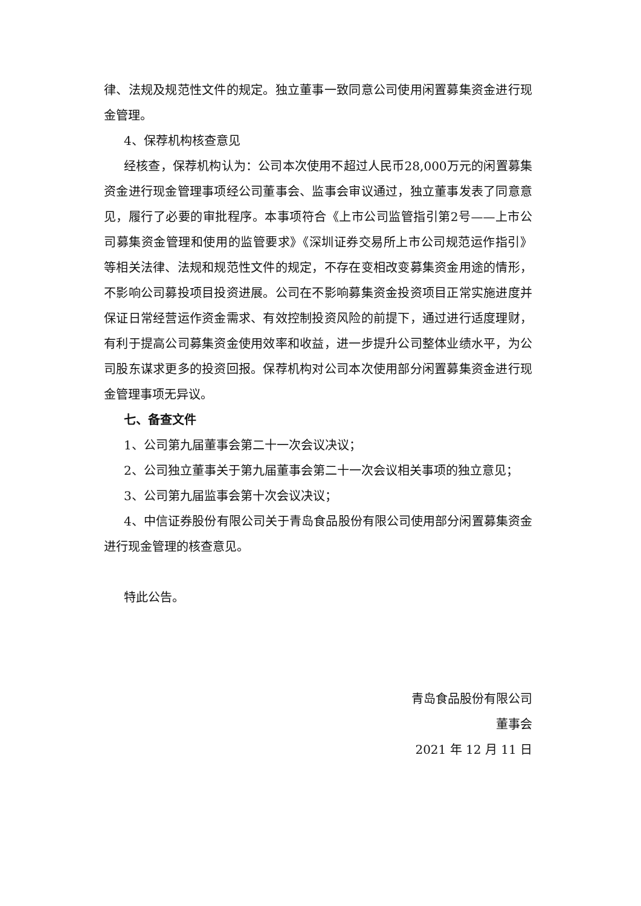律、法规及规范性文件的规定。独立董事一致同意公司使用闲置募集资金进行现金管理。
4、保荐机构核查意见
经核查，保荐机构认为：公司本次使用不超过人民币28,000万元的闲置募集资金进行现金管理事项经公司董事会、监事会审议通过，独立董事发表了同意意见，履行了必要的审批程序。本事项符合《上市公司监管指引第2号——上市公司募集资金管理和使用的监管要求》《深圳证券交易所上市公司规范运作指引》等相关法律、法规和规范性文件的规定，不存在变相改变募集资金用途的情形，不影响公司募投项目投资进展。公司在不影响募集资金投资项目正常实施进度并保证日常经营运作资金需求、有效控制投资风险的前提下，通过进行适度理财，有利于提高公司募集资金使用效率和收益，进一步提升公司整体业绩水平，为公司股东谋求更多的投资回报。保荐机构对公司本次使用部分闲置募集资金进行现金管理事项无异议。
七、备查文件
1、公司第九届董事会第二十一次会议决议；
2、公司独立董事关于第九届董事会第二十一次会议相关事项的独立意见；
3、公司第九届监事会第十次会议决议；
4、中信证券股份有限公司关于青岛食品股份有限公司使用部分闲置募集资金进行现金管理的核查意见。
特此公告。
青岛食品股份有限公司
董事会
2021 年 12 月 11 日